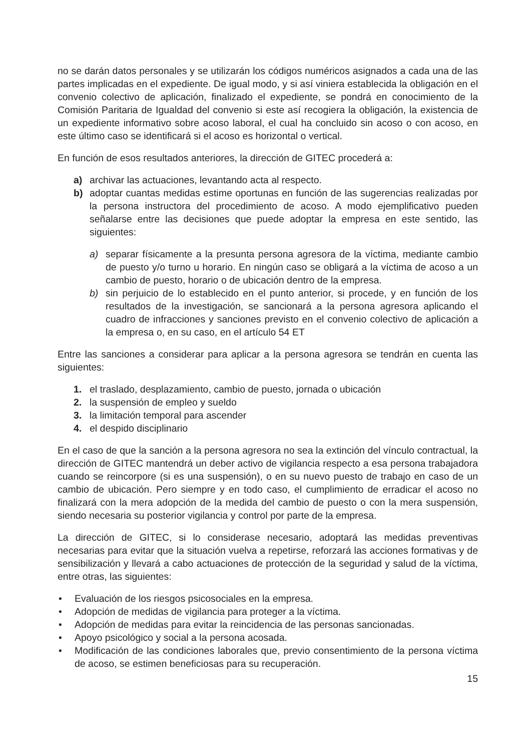no se darán datos personales y se utilizarán los códigos numéricos asignados a cada una de las partes implicadas en el expediente. De igual modo, y si así viniera establecida la obligación en el convenio colectivo de aplicación, finalizado el expediente, se pondrá en conocimiento de la Comisión Paritaria de Igualdad del convenio si este así recogiera la obligación, la existencia de un expediente informativo sobre acoso laboral, el cual ha concluido sin acoso o con acoso, en este último caso se identificará si el acoso es horizontal o vertical.
En función de esos resultados anteriores, la dirección de GITEC procederá a:
a) archivar las actuaciones, levantando acta al respecto.
b) adoptar cuantas medidas estime oportunas en función de las sugerencias realizadas por la persona instructora del procedimiento de acoso. A modo ejemplificativo pueden señalarse entre las decisiones que puede adoptar la empresa en este sentido, las siguientes:
a) separar físicamente a la presunta persona agresora de la víctima, mediante cambio de puesto y/o turno u horario. En ningún caso se obligará a la víctima de acoso a un cambio de puesto, horario o de ubicación dentro de la empresa.
b) sin perjuicio de lo establecido en el punto anterior, si procede, y en función de los resultados de la investigación, se sancionará a la persona agresora aplicando el cuadro de infracciones y sanciones previsto en el convenio colectivo de aplicación a la empresa o, en su caso, en el artículo 54 ET
Entre las sanciones a considerar para aplicar a la persona agresora se tendrán en cuenta las siguientes:
1. el traslado, desplazamiento, cambio de puesto, jornada o ubicación
2. la suspensión de empleo y sueldo
3. la limitación temporal para ascender
4. el despido disciplinario
En el caso de que la sanción a la persona agresora no sea la extinción del vínculo contractual, la dirección de GITEC mantendrá un deber activo de vigilancia respecto a esa persona trabajadora cuando se reincorpore (si es una suspensión), o en su nuevo puesto de trabajo en caso de un cambio de ubicación. Pero siempre y en todo caso, el cumplimiento de erradicar el acoso no finalizará con la mera adopción de la medida del cambio de puesto o con la mera suspensión, siendo necesaria su posterior vigilancia y control por parte de la empresa.
La dirección de GITEC, si lo considerase necesario, adoptará las medidas preventivas necesarias para evitar que la situación vuelva a repetirse, reforzará las acciones formativas y de sensibilización y llevará a cabo actuaciones de protección de la seguridad y salud de la víctima, entre otras, las siguientes:
• Evaluación de los riesgos psicosociales en la empresa.
• Adopción de medidas de vigilancia para proteger a la víctima.
• Adopción de medidas para evitar la reincidencia de las personas sancionadas.
• Apoyo psicológico y social a la persona acosada.
• Modificación de las condiciones laborales que, previo consentimiento de la persona víctima de acoso, se estimen beneficiosas para su recuperación.
15